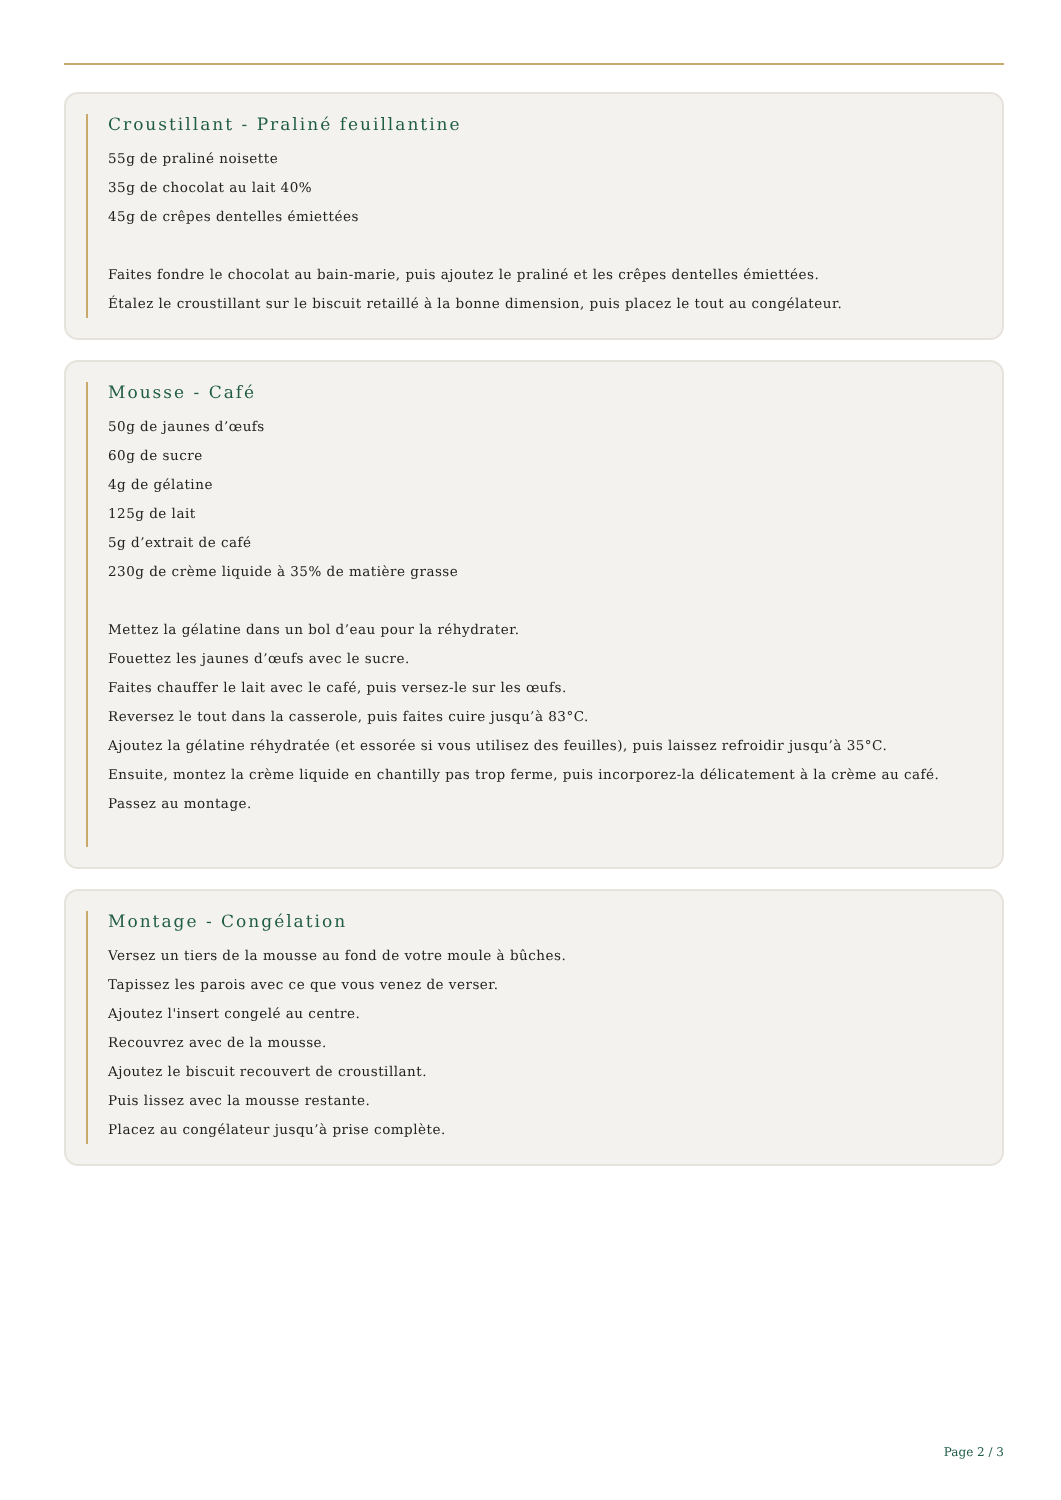Croustillant - Praliné feuillantine
55g de praliné noisette
35g de chocolat au lait 40%
45g de crêpes dentelles émiettées
Faites fondre le chocolat au bain-marie, puis ajoutez le praliné et les crêpes dentelles émiettées.
Étalez le croustillant sur le biscuit retaillé à la bonne dimension, puis placez le tout au congélateur.
Mousse - Café
50g de jaunes d’œufs
60g de sucre
4g de gélatine
125g de lait
5g d’extrait de café
230g de crème liquide à 35% de matière grasse
Mettez la gélatine dans un bol d’eau pour la réhydrater.
Fouettez les jaunes d’œufs avec le sucre.
Faites chauffer le lait avec le café, puis versez-le sur les œufs.
Reversez le tout dans la casserole, puis faites cuire jusqu’à 83°C.
Ajoutez la gélatine réhydratée (et essorée si vous utilisez des feuilles), puis laissez refroidir jusqu’à 35°C.
Ensuite, montez la crème liquide en chantilly pas trop ferme, puis incorporez-la délicatement à la crème au café.
Passez au montage.
Montage - Congélation
Versez un tiers de la mousse au fond de votre moule à bûches.
Tapissez les parois avec ce que vous venez de verser.
Ajoutez l'insert congelé au centre.
Recouvrez avec de la mousse.
Ajoutez le biscuit recouvert de croustillant.
Puis lissez avec la mousse restante.
Placez au congélateur jusqu’à prise complète.
Page 2 / 3